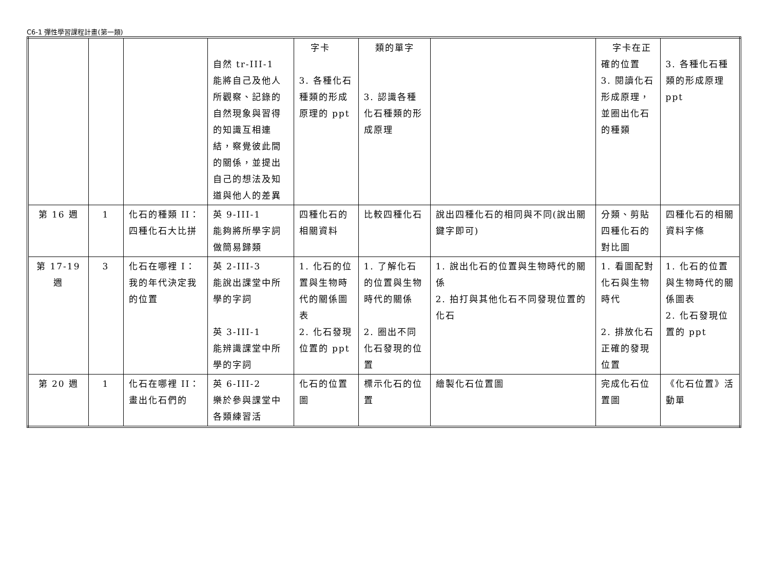C6-1 彈性學習課程計畫(第一類)
| | | | 自然 tr-III-1 能將自己及他人所觀察、記錄的自然現象與習得的知識互相連結，察覺彼此間的關係，並提出自己的想法及知道與他人的差異 | 字卡 3. 各種化石種類的形成原理的 ppt | 類的單字 3. 認識各種化石種類的形成原理 | | 字卡在正確的位置 3. 閱讀化石形成原理，並圈出化石的種類 | 3. 各種化石種類的形成原理 ppt |
| 第 16 週 | 1 | 化石的種類 II： 四種化石大比拼 | 英 9-III-1 能夠將所學字詞做簡易歸類 | 四種化石的相關資料 | 比較四種化石 | 說出四種化石的相同與不同(說出關鍵字即可) | 分類、剪貼四種化石的對比圖 | 四種化石的相關資料字條 |
| 第 17-19 週 | 3 | 化石在哪裡 I：我的年代決定我的位置 | 英 2-III-3 能說出課堂中所學的字詞 英 3-III-1 能辨識課堂中所學的字詞 | 1. 化石的位置與生物時代的關係圖表 2. 化石發現位置的 ppt | 1. 了解化石的位置與生物時代的關係 2. 圈出不同化石發現的位置 | 1. 說出化石的位置與生物時代的關係 2. 拍打與其他化石不同發現位置的化石 | 1. 看圖配對化石與生物時代 2. 排放化石正確的發現位置 | 1. 化石的位置與生物時代的關係圖表 2. 化石發現位置的 ppt |
| 第 20 週 | 1 | 化石在哪裡 II： 畫出化石們的 | 英 6-III-2 樂於參與課堂中各類練習活 | 化石的位置圖 | 標示化石的位置 | 繪製化石位置圖 | 完成化石位置圖 | 《化石位置》活動單 |